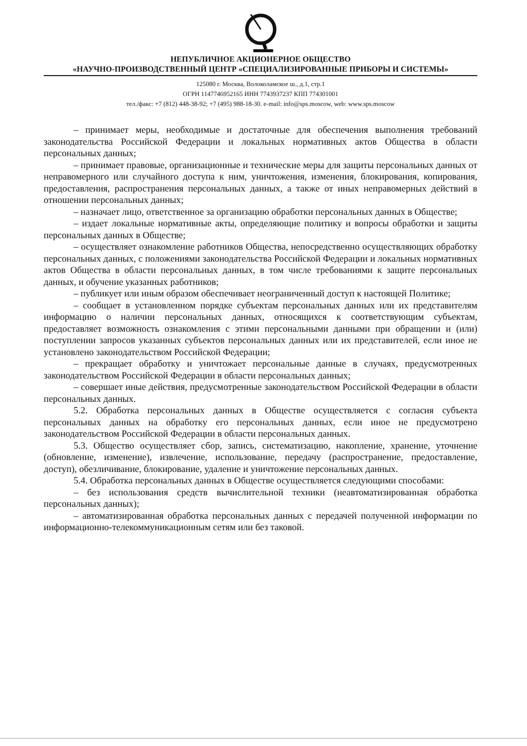НЕПУБЛИЧНОЕ АКЦИОНЕРНОЕ ОБЩЕСТВО
«НАУЧНО-ПРОИЗВОДСТВЕННЫЙ ЦЕНТР «СПЕЦИАЛИЗИРОВАННЫЕ ПРИБОРЫ И СИСТЕМЫ»
125080 г. Москва, Волоколамское ш., д.1, стр.1
ОГРН 1147746952165 ИНН 7743937237 КПП 774301001
тел./факс: +7 (812) 448-38-92; +7 (495) 988-18-30. e-mail: info@sps.moscow, web: www.sps.moscow
– принимает меры, необходимые и достаточные для обеспечения выполнения требований законодательства Российской Федерации и локальных нормативных актов Общества в области персональных данных;
– принимает правовые, организационные и технические меры для защиты персональных данных от неправомерного или случайного доступа к ним, уничтожения, изменения, блокирования, копирования, предоставления, распространения персональных данных, а также от иных неправомерных действий в отношении персональных данных;
– назначает лицо, ответственное за организацию обработки персональных данных в Обществе;
– издает локальные нормативные акты, определяющие политику и вопросы обработки и защиты персональных данных в Обществе;
– осуществляет ознакомление работников Общества, непосредственно осуществляющих обработку персональных данных, с положениями законодательства Российской Федерации и локальных нормативных актов Общества в области персональных данных, в том числе требованиями к защите персональных данных, и обучение указанных работников;
– публикует или иным образом обеспечивает неограниченный доступ к настоящей Политике;
– сообщает в установленном порядке субъектам персональных данных или их представителям информацию о наличии персональных данных, относящихся к соответствующим субъектам, предоставляет возможность ознакомления с этими персональными данными при обращении и (или) поступлении запросов указанных субъектов персональных данных или их представителей, если иное не установлено законодательством Российской Федерации;
– прекращает обработку и уничтожает персональные данные в случаях, предусмотренных законодательством Российской Федерации в области персональных данных;
– совершает иные действия, предусмотренные законодательством Российской Федерации в области персональных данных.
5.2. Обработка персональных данных в Обществе осуществляется с согласия субъекта персональных данных на обработку его персональных данных, если иное не предусмотрено законодательством Российской Федерации в области персональных данных.
5.3. Общество осуществляет сбор, запись, систематизацию, накопление, хранение, уточнение (обновление, изменение), извлечение, использование, передачу (распространение, предоставление, доступ), обезличивание, блокирование, удаление и уничтожение персональных данных.
5.4. Обработка персональных данных в Обществе осуществляется следующими способами:
– без использования средств вычислительной техники (неавтоматизированная обработка персональных данных);
– автоматизированная обработка персональных данных с передачей полученной информации по информационно-телекоммуникационным сетям или без таковой.